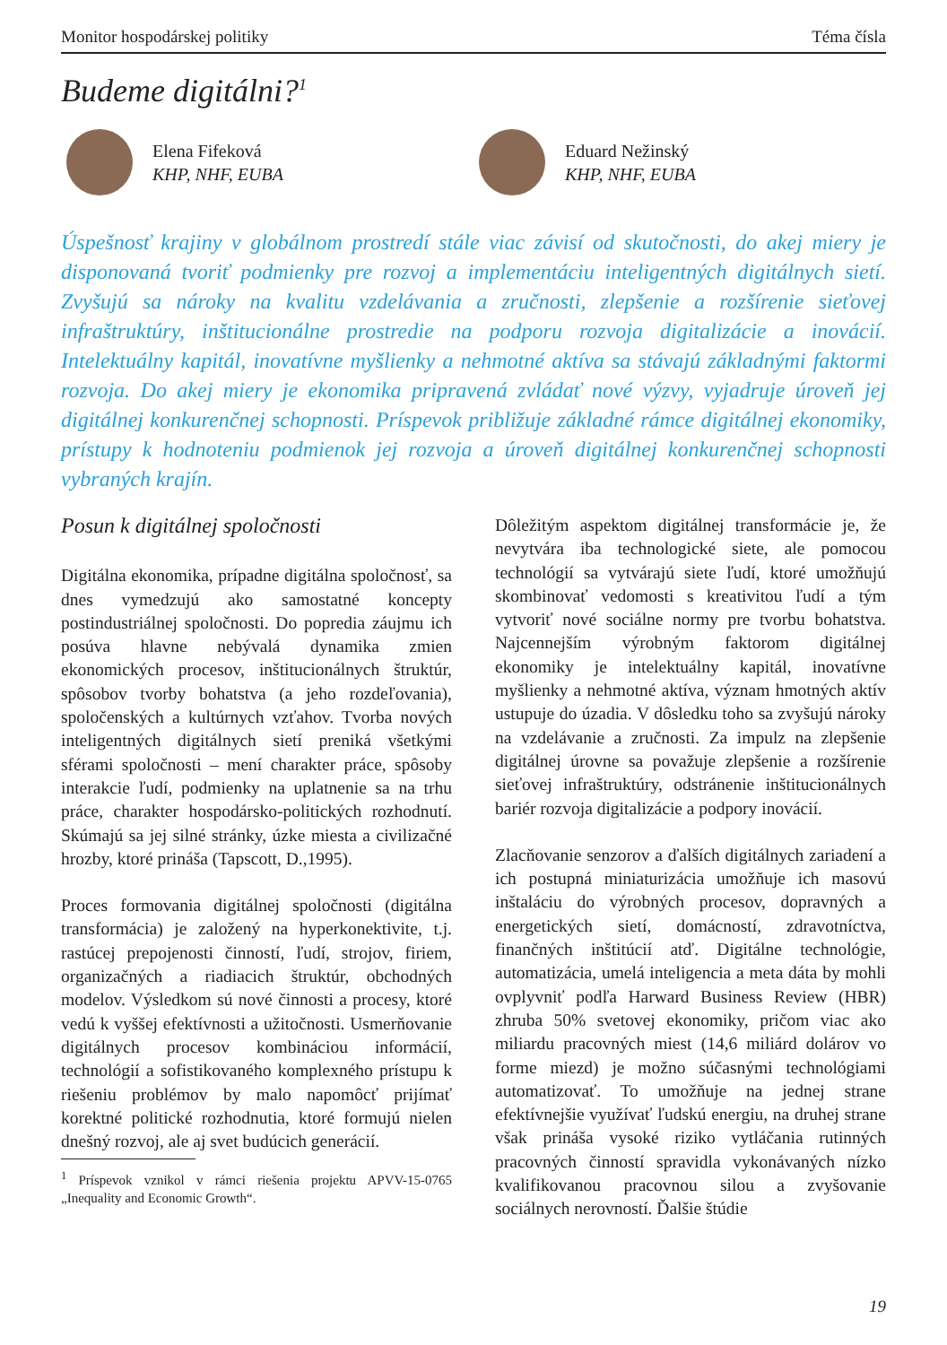Monitor hospodárskej politiky Téma čísla
Budeme digitálni?<sup>1</sup>
Elena Fifeková
KHP, NHF, EUBA
Eduard Nežinský
KHP, NHF, EUBA
Úspešnosť krajiny v globálnom prostredí stále viac závisí od skutočnosti, do akej miery je disponovaná tvoriť podmienky pre rozvoj a implementáciu inteligentných digitálnych sietí. Zvyšujú sa nároky na kvalitu vzdelávania a zručnosti, zlepšenie a rozšírenie sieťovej infraštruktúry, inštitucionálne prostredie na podporu rozvoja digitalizácie a inovácií. Intelektuálny kapitál, inovatívne myšlienky a nehmotné aktíva sa stávajú základnými faktormi rozvoja. Do akej miery je ekonomika pripravená zvládať nové výzvy, vyjadruje úroveň jej digitálnej konkurenčnej schopnosti. Príspevok približuje základné rámce digitálnej ekonomiky, prístupy k hodnoteniu podmienok jej rozvoja a úroveň digitálnej konkurenčnej schopnosti vybraných krajín.
Posun k digitálnej spoločnosti
Digitálna ekonomika, prípadne digitálna spoločnosť, sa dnes vymedzujú ako samostatné koncepty postindustriálnej spoločnosti. Do popredia záujmu ich posúva hlavne nebývalá dynamika zmien ekonomických procesov, inštitucionálnych štruktúr, spôsobov tvorby bohatstva (a jeho rozdeľovania), spoločenských a kultúrnych vzťahov. Tvorba nových inteligentných digitálnych sietí preniká všetkými sférami spoločnosti – mení charakter práce, spôsoby interakcie ľudí, podmienky na uplatnenie sa na trhu práce, charakter hospodársko-politických rozhodnutí. Skúmajú sa jej silné stránky, úzke miesta a civilizačné hrozby, ktoré prináša (Tapscott, D.,1995).
Proces formovania digitálnej spoločnosti (digitálna transformácia) je založený na hyperkonektivite, t.j. rastúcej prepojenosti činností, ľudí, strojov, firiem, organizačných a riadiacich štruktúr, obchodných modelov. Výsledkom sú nové činnosti a procesy, ktoré vedú k vyššej efektívnosti a užitočnosti. Usmerňovanie digitálnych procesov kombináciou informácií, technológií a sofistikovaného komplexného prístupu k riešeniu problémov by malo napomôcť prijímať korektné politické rozhodnutia, ktoré formujú nielen dnešný rozvoj, ale aj svet budúcich generácií.
<sup>1</sup> Príspevok vznikol v rámci riešenia projektu APVV-15-0765 „Inequality and Economic Growth“.
Dôležitým aspektom digitálnej transformácie je, že nevytvára iba technologické siete, ale pomocou technológií sa vytvárajú siete ľudí, ktoré umožňujú skombinovať vedomosti s kreativitou ľudí a tým vytvoriť nové sociálne normy pre tvorbu bohatstva. Najcennejším výrobným faktorom digitálnej ekonomiky je intelektuálny kapitál, inovatívne myšlienky a nehmotné aktíva, význam hmotných aktív ustupuje do úzadia. V dôsledku toho sa zvyšujú nároky na vzdelávanie a zručnosti. Za impulz na zlepšenie digitálnej úrovne sa považuje zlepšenie a rozšírenie sieťovej infraštruktúry, odstránenie inštitucionálnych bariér rozvoja digitalizácie a podpory inovácií.
Zlacňovanie senzorov a ďalších digitálnych zariadení a ich postupná miniaturizácia umožňuje ich masovú inštaláciu do výrobných procesov, dopravných a energetických sietí, domácností, zdravotníctva, finančných inštitúcií atď. Digitálne technológie, automatizácia, umelá inteligencia a meta dáta by mohli ovplyvniť podľa Harward Business Review (HBR) zhruba 50% svetovej ekonomiky, pričom viac ako miliardu pracovných miest (14,6 miliárd dolárov vo forme miezd) je možno súčasnými technológiami automatizovať. To umožňuje na jednej strane efektívnejšie využívať ľudskú energiu, na druhej strane však prináša vysoké riziko vytláčania rutinných pracovných činností spravidla vykonávaných nízko kvalifikovanou pracovnou silou a zvyšovanie sociálnych nerovností. Ďalšie štúdie
19